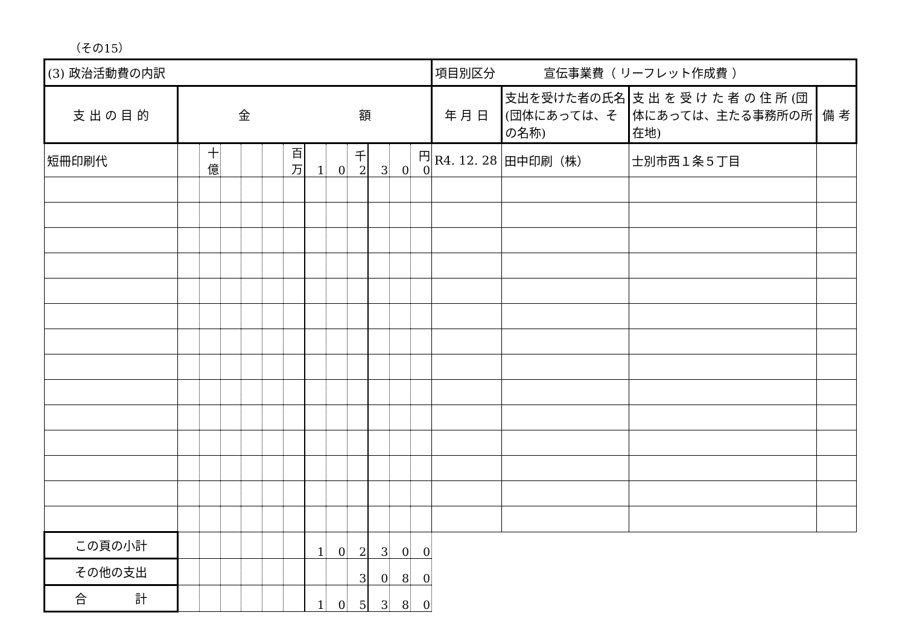（その15）
| (3) 政治活動費の内訳 | | | | | | | | | | | | | 項目別区分 宣伝事業費（ リーフレット作成費 ） | | | |
| 支 出 の 目 的 | 金 額 | | | | | | | | | | | | 年 月 日 | 支出を受けた者の氏名(団体にあっては、その名称) | 支 出 を 受 け た 者 の 住 所 (団体にあっては、主たる事務所の所在地) | 備 考 |
| 短冊印刷代 | | 十億 | | | | 百万 | 1 | 0 | 千 2 | 3 | 0 | 円 0 | R4. 12. 28 | 田中印刷（株） | 士別市西１条５丁目 | |
| この頁の小計 | | | | | | | 1 | 0 | 2 | 3 | 0 | 0 | | | | |
| その他の支出 | | | | | | | | | 3 | 0 | 8 | 0 | | | | |
| 合 計 | | | | | | | 1 | 0 | 5 | 3 | 8 | 0 | | | | |